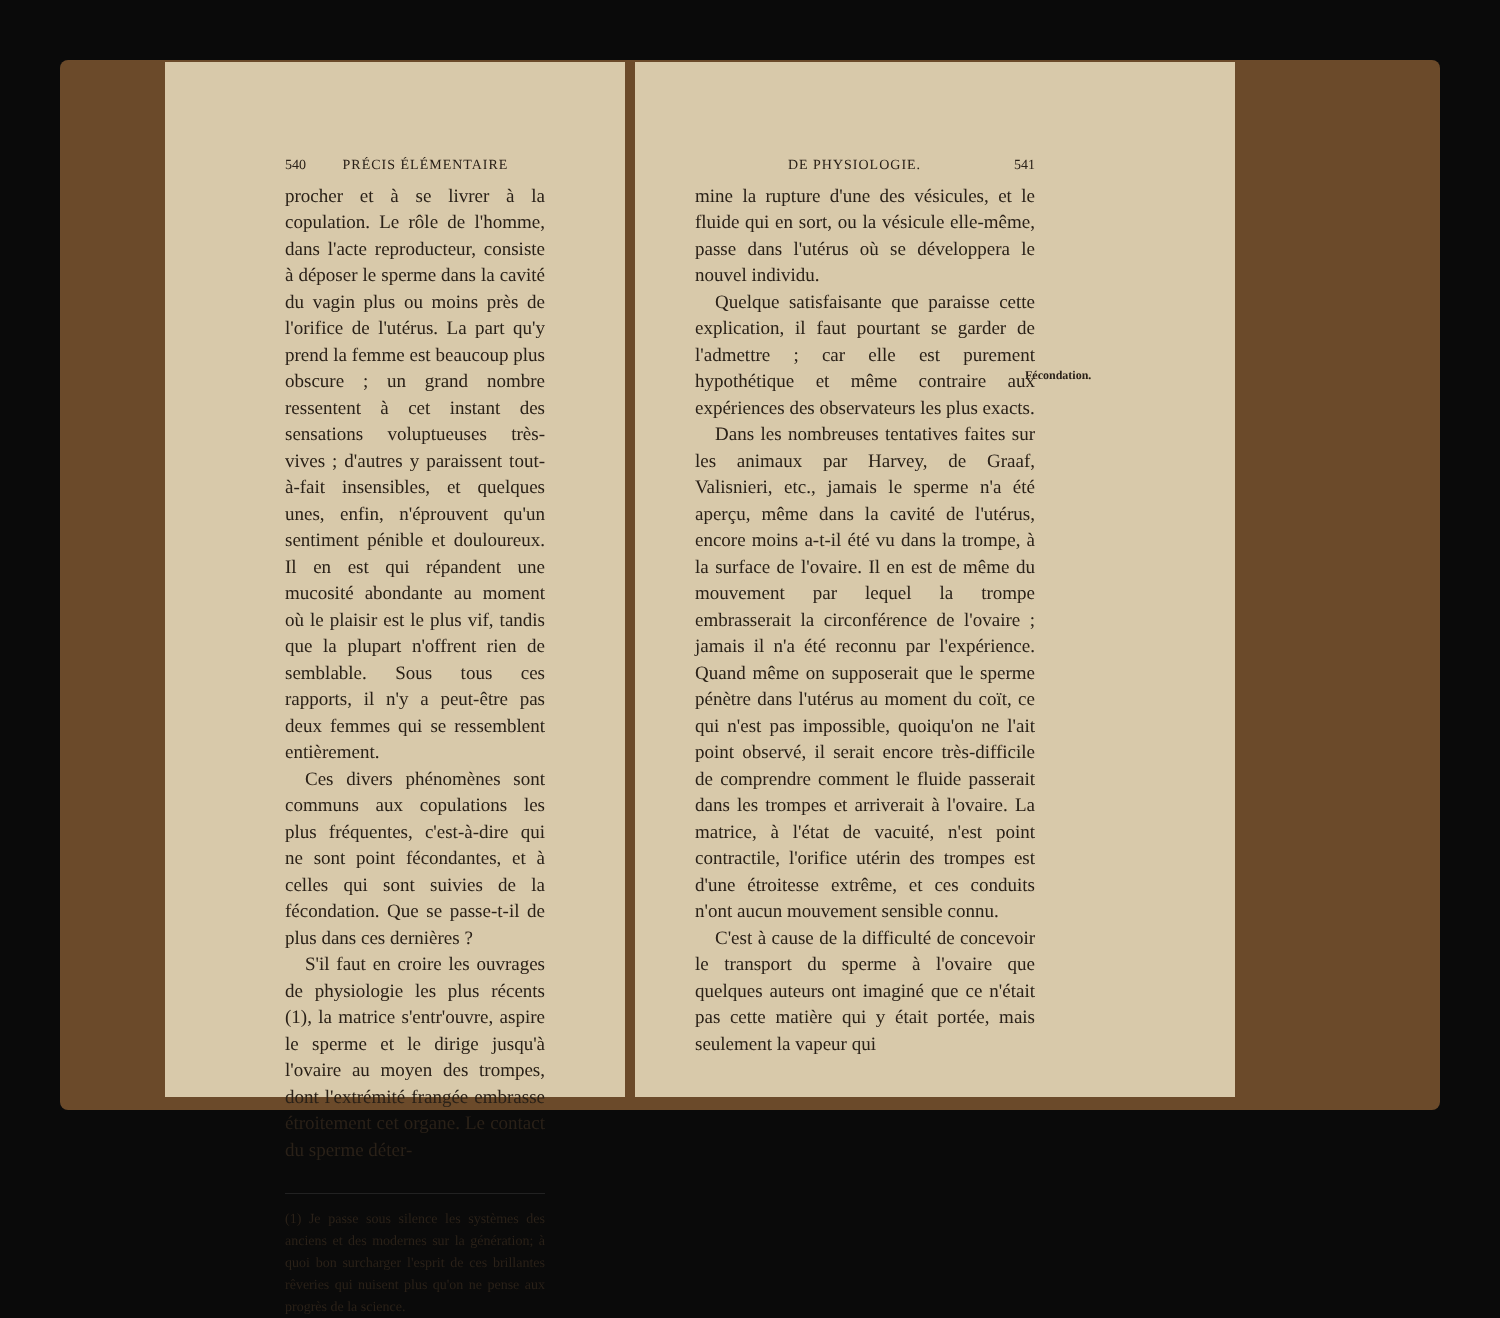540 PRÉCIS ÉLÉMENTAIRE
procher et à se livrer à la copulation. Le rôle de l'homme, dans l'acte reproducteur, consiste à déposer le sperme dans la cavité du vagin plus ou moins près de l'orifice de l'utérus. La part qu'y prend la femme est beaucoup plus obscure ; un grand nombre ressentent à cet instant des sensations voluptueuses très-vives ; d'autres y paraissent tout-à-fait insensibles, et quelques unes, enfin, n'éprouvent qu'un sentiment pénible et douloureux. Il en est qui répandent une mucosité abondante au moment où le plaisir est le plus vif, tandis que la plupart n'offrent rien de semblable. Sous tous ces rapports, il n'y a peut-être pas deux femmes qui se ressemblent entièrement.
Ces divers phénomènes sont communs aux copulations les plus fréquentes, c'est-à-dire qui ne sont point fécondantes, et à celles qui sont suivies de la fécondation. Que se passe-t-il de plus dans ces dernières ?
S'il faut en croire les ouvrages de physiologie les plus récents (1), la matrice s'entr'ouvre, aspire le sperme et le dirige jusqu'à l'ovaire au moyen des trompes, dont l'extrémité frangée embrasse étroitement cet organe. Le contact du sperme déter-
(1) Je passe sous silence les systèmes des anciens et des modernes sur la génération; à quoi bon surcharger l'esprit de ces brillantes rêveries qui nuisent plus qu'on ne pense aux progrès de la science.
DE PHYSIOLOGIE. 541
mine la rupture d'une des vésicules, et le fluide qui en sort, ou la vésicule elle-même, passe dans l'utérus où se développera le nouvel individu.
Quelque satisfaisante que paraisse cette explication, il faut pourtant se garder de l'admettre ; car elle est purement hypothétique et même contraire aux expériences des observateurs les plus exacts.
Dans les nombreuses tentatives faites sur les animaux par Harvey, de Graaf, Valisnieri, etc., jamais le sperme n'a été aperçu, même dans la cavité de l'utérus, encore moins a-t-il été vu dans la trompe, à la surface de l'ovaire. Il en est de même du mouvement par lequel la trompe embrasserait la circonférence de l'ovaire ; jamais il n'a été reconnu par l'expérience. Quand même on supposerait que le sperme pénètre dans l'utérus au moment du coït, ce qui n'est pas impossible, quoiqu'on ne l'ait point observé, il serait encore très-difficile de comprendre comment le fluide passerait dans les trompes et arriverait à l'ovaire. La matrice, à l'état de vacuité, n'est point contractile, l'orifice utérin des trompes est d'une étroitesse extrême, et ces conduits n'ont aucun mouvement sensible connu.
C'est à cause de la difficulté de concevoir le transport du sperme à l'ovaire que quelques auteurs ont imaginé que ce n'était pas cette matière qui y était portée, mais seulement la vapeur qui
Fécondation.